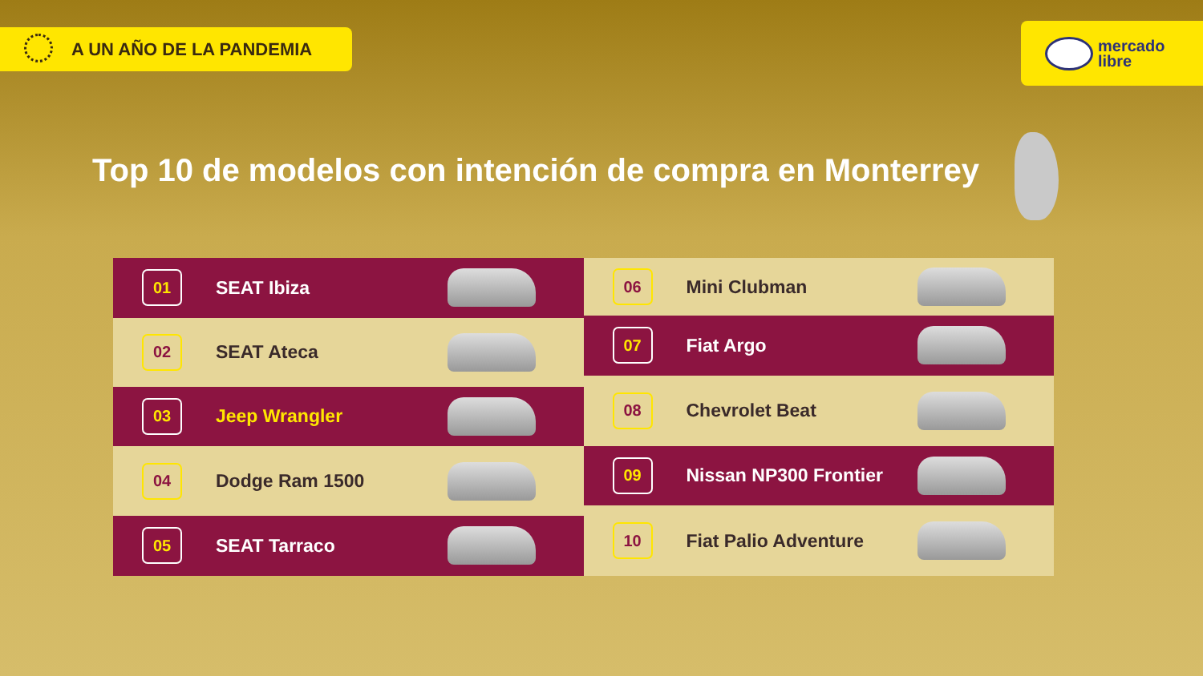A UN AÑO DE LA PANDEMIA
mercado
libre
Top 10 de modelos con intención de compra en Monterrey
01
SEAT Ibiza
02
SEAT Ateca
03
Jeep Wrangler
04
Dodge Ram 1500
05
SEAT Tarraco
06
Mini Clubman
07
Fiat Argo
08
Chevrolet Beat
09
Nissan NP300 Frontier
10
Fiat Palio Adventure